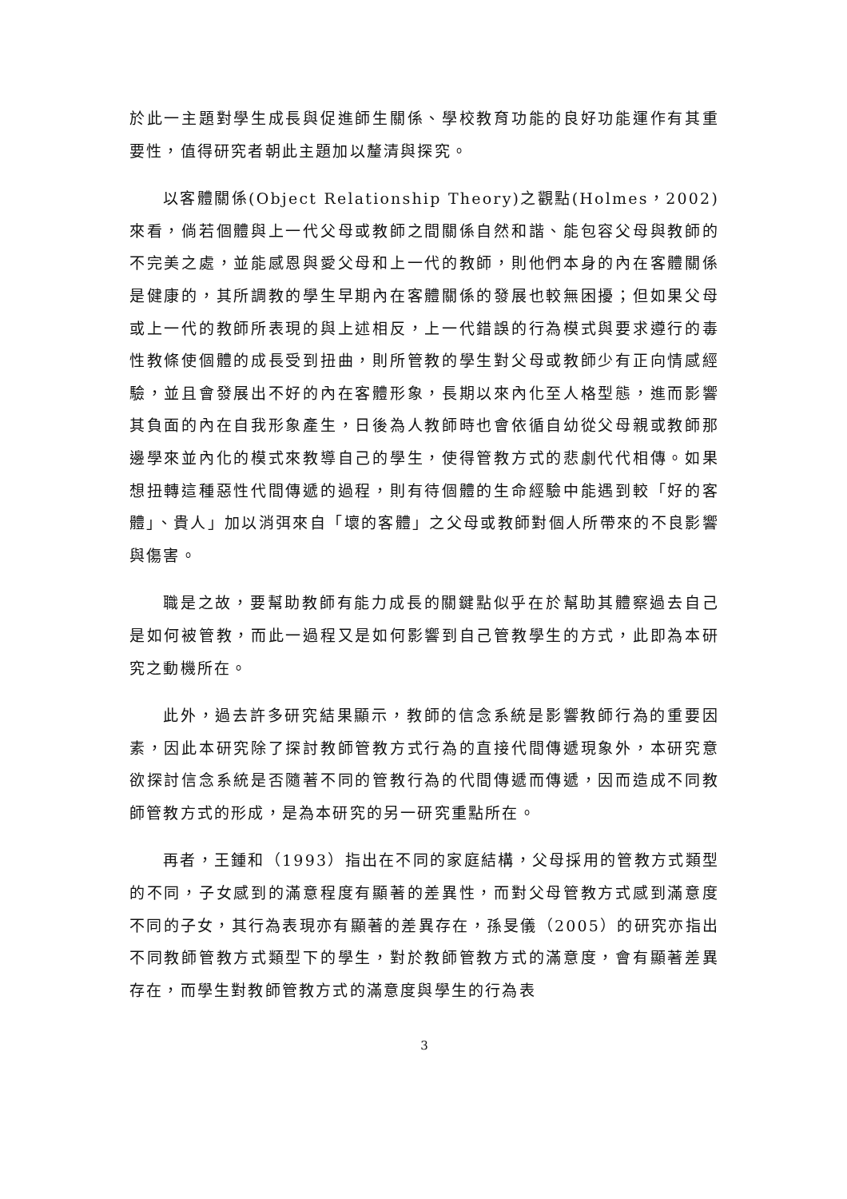於此一主題對學生成長與促進師生關係、學校教育功能的良好功能運作有其重要性，值得研究者朝此主題加以釐清與探究。
以客體關係(Object Relationship Theory)之觀點(Holmes，2002)來看，倘若個體與上一代父母或教師之間關係自然和諧、能包容父母與教師的不完美之處，並能感恩與愛父母和上一代的教師，則他們本身的內在客體關係是健康的，其所調教的學生早期內在客體關係的發展也較無困擾；但如果父母或上一代的教師所表現的與上述相反，上一代錯誤的行為模式與要求遵行的毒性教條使個體的成長受到扭曲，則所管教的學生對父母或教師少有正向情感經驗，並且會發展出不好的內在客體形象，長期以來內化至人格型態，進而影響其負面的內在自我形象產生，日後為人教師時也會依循自幼從父母親或教師那邊學來並內化的模式來教導自己的學生，使得管教方式的悲劇代代相傳。如果想扭轉這種惡性代間傳遞的過程，則有待個體的生命經驗中能遇到較「好的客體」、貴人」加以消弭來自「壞的客體」之父母或教師對個人所帶來的不良影響與傷害。
職是之故，要幫助教師有能力成長的關鍵點似乎在於幫助其體察過去自己是如何被管教，而此一過程又是如何影響到自己管教學生的方式，此即為本研究之動機所在。
此外，過去許多研究結果顯示，教師的信念系統是影響教師行為的重要因素，因此本研究除了探討教師管教方式行為的直接代間傳遞現象外，本研究意欲探討信念系統是否隨著不同的管教行為的代間傳遞而傳遞，因而造成不同教師管教方式的形成，是為本研究的另一研究重點所在。
再者，王鍾和（1993）指出在不同的家庭結構，父母採用的管教方式類型的不同，子女感到的滿意程度有顯著的差異性，而對父母管教方式感到滿意度不同的子女，其行為表現亦有顯著的差異存在，孫旻儀（2005）的研究亦指出不同教師管教方式類型下的學生，對於教師管教方式的滿意度，會有顯著差異存在，而學生對教師管教方式的滿意度與學生的行為表
3